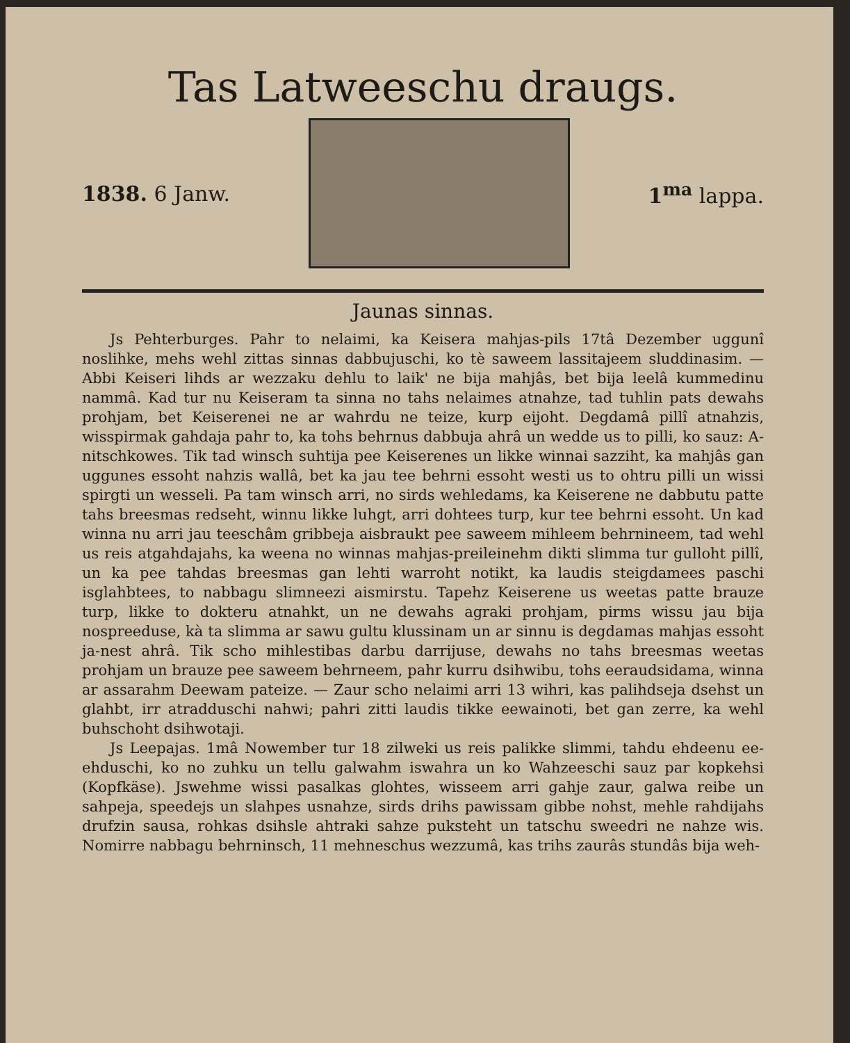Tas Latweeschu draugs.
1838. 6 Janw. 1<sup>ma</sup> lappa.
Jaunas sinnas.
Js Pehterburges. Pahr to nelaimi, ka Keisera mahjas-pils 17tâ Dezember uggunî noslihke, mehs wehl zittas sinnas dabbujuschi, ko tè saweem lassitajeem sluddinasim. — Abbi Keiseri lihds ar wezzaku dehlu to laik' ne bija mahjâs, bet bija leelâ kummedinu nammâ. Kad tur nu Keiseram ta sinna no tahs nelaimes atnahze, tad tuhlin pats dewahs prohjam, bet Keiserenei ne ar wahrdu ne teize, kurp eijoht. Degdamâ pillî atnahzis, wisspirmak gahdaja pahr to, ka tohs behrnus dabbuja ahrâ un wedde us to pilli, ko sauz: A-nitschkowes. Tik tad winsch suhtija pee Keiserenes un likke winnai sazziht, ka mahjâs gan uggunes essoht nahzis wallâ, bet ka jau tee behrni essoht westi us to ohtru pilli un wissi spirgti un wesseli. Pa tam winsch arri, no sirds wehledams, ka Keiserene ne dabbutu patte tahs breesmas redseht, winnu likke luhgt, arri dohtees turp, kur tee behrni essoht. Un kad winna nu arri jau teeschâm gribbeja aisbraukt pee saweem mihleem behrnineem, tad wehl us reis atgahdajahs, ka weena no winnas mahjas-preileinehm dikti slimma tur gulloht pillî, un ka pee tahdas breesmas gan lehti warroht notikt, ka laudis steigdamees paschi isglahbtees, to nabbagu slimneezi aismirstu. Tapehz Keiserene us weetas patte brauze turp, likke to dokteru atnahkt, un ne dewahs agraki prohjam, pirms wissu jau bija nospreeduse, kà ta slimma ar sawu gultu klussinam un ar sinnu is degdamas mahjas essoht ja-nest ahrâ. Tik scho mihlestibas darbu darrijuse, dewahs no tahs breesmas weetas prohjam un brauze pee saweem behrneem, pahr kurru dsihwibu, tohs eeraudsidama, winna ar assarahm Deewam pateize. — Zaur scho nelaimi arri 13 wihri, kas palihdseja dsehst un glahbt, irr atradduschi nahwi; pahri zitti laudis tikke eewainoti, bet gan zerre, ka wehl buhschoht dsihwotaji.
Js Leepajas. 1mâ Nowember tur 18 zilweki us reis palikke slimmi, tahdu ehdeenu ee-ehduschi, ko no zuhku un tellu galwahm iswahra un ko Wahzeeschi sauz par kopkehsi (Kopfkäse). Jswehme wissi pasalkas glohtes, wisseem arri gahje zaur, galwa reibe un sahpeja, speedejs un slahpes usnahze, sirds drihs pawissam gibbe nohst, mehle rahdijahs drufzin sausa, rohkas dsihsle ahtraki sahze puksteht un tatschu sweedri ne nahze wis. Nomirre nabbagu behrninsch, 11 mehneschus wezzumâ, kas trihs zaurâs stundâs bija weh-